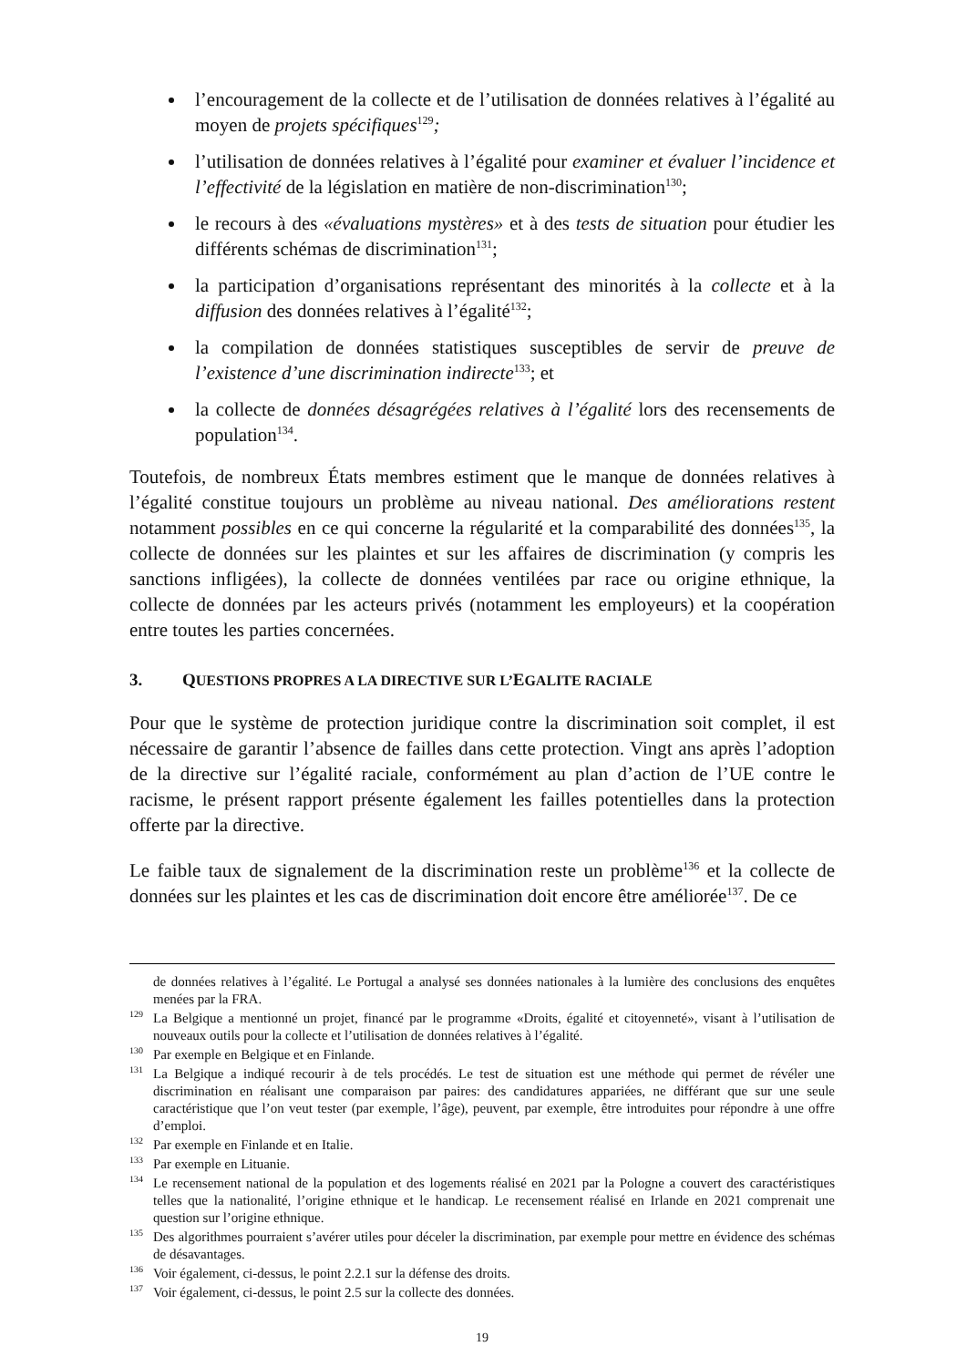l’encouragement de la collecte et de l’utilisation de données relatives à l’égalité au moyen de projets spécifiques<sup>129</sup>;
l’utilisation de données relatives à l’égalité pour examiner et évaluer l’incidence et l’effectivité de la législation en matière de non-discrimination<sup>130</sup>;
le recours à des «évaluations mystères» et à des tests de situation pour étudier les différents schémas de discrimination<sup>131</sup>;
la participation d’organisations représentant des minorités à la collecte et à la diffusion des données relatives à l’égalité<sup>132</sup>;
la compilation de données statistiques susceptibles de servir de preuve de l’existence d’une discrimination indirecte<sup>133</sup>; et
la collecte de données désagrégées relatives à l’égalité lors des recensements de population<sup>134</sup>.
Toutefois, de nombreux États membres estiment que le manque de données relatives à l’égalité constitue toujours un problème au niveau national. Des améliorations restent notamment possibles en ce qui concerne la régularité et la comparabilité des données<sup>135</sup>, la collecte de données sur les plaintes et sur les affaires de discrimination (y compris les sanctions infligées), la collecte de données ventilées par race ou origine ethnique, la collecte de données par les acteurs privés (notamment les employeurs) et la coopération entre toutes les parties concernées.
3. QUESTIONS PROPRES A LA DIRECTIVE SUR L’EGALITE RACIALE
Pour que le système de protection juridique contre la discrimination soit complet, il est nécessaire de garantir l’absence de failles dans cette protection. Vingt ans après l’adoption de la directive sur l’égalité raciale, conformément au plan d’action de l’UE contre le racisme, le présent rapport présente également les failles potentielles dans la protection offerte par la directive.
Le faible taux de signalement de la discrimination reste un problème<sup>136</sup> et la collecte de données sur les plaintes et les cas de discrimination doit encore être améliorée<sup>137</sup>. De ce
de données relatives à l’égalité. Le Portugal a analysé ses données nationales à la lumière des conclusions des enquêtes menées par la FRA.
<sup>129</sup>La Belgique a mentionné un projet, financé par le programme «Droits, égalité et citoyenneté», visant à l’utilisation de nouveaux outils pour la collecte et l’utilisation de données relatives à l’égalité.
<sup>130</sup> Par exemple en Belgique et en Finlande.
<sup>131</sup>La Belgique a indiqué recourir à de tels procédés. Le test de situation est une méthode qui permet de révéler une discrimination en réalisant une comparaison par paires: des candidatures appariées, ne différant que sur une seule caractéristique que l’on veut tester (par exemple, l’âge), peuvent, par exemple, être introduites pour répondre à une offre d’emploi.
<sup>132</sup> Par exemple en Finlande et en Italie.
<sup>133</sup> Par exemple en Lituanie.
<sup>134</sup> Le recensement national de la population et des logements réalisé en 2021 par la Pologne a couvert des caractéristiques telles que la nationalité, l’origine ethnique et le handicap. Le recensement réalisé en Irlande en 2021 comprenait une question sur l’origine ethnique.
<sup>135</sup> Des algorithmes pourraient s’avérer utiles pour déceler la discrimination, par exemple pour mettre en évidence des schémas de désavantages.
<sup>136</sup> Voir également, ci-dessus, le point 2.2.1 sur la défense des droits.
<sup>137</sup> Voir également, ci-dessus, le point 2.5 sur la collecte des données.
19